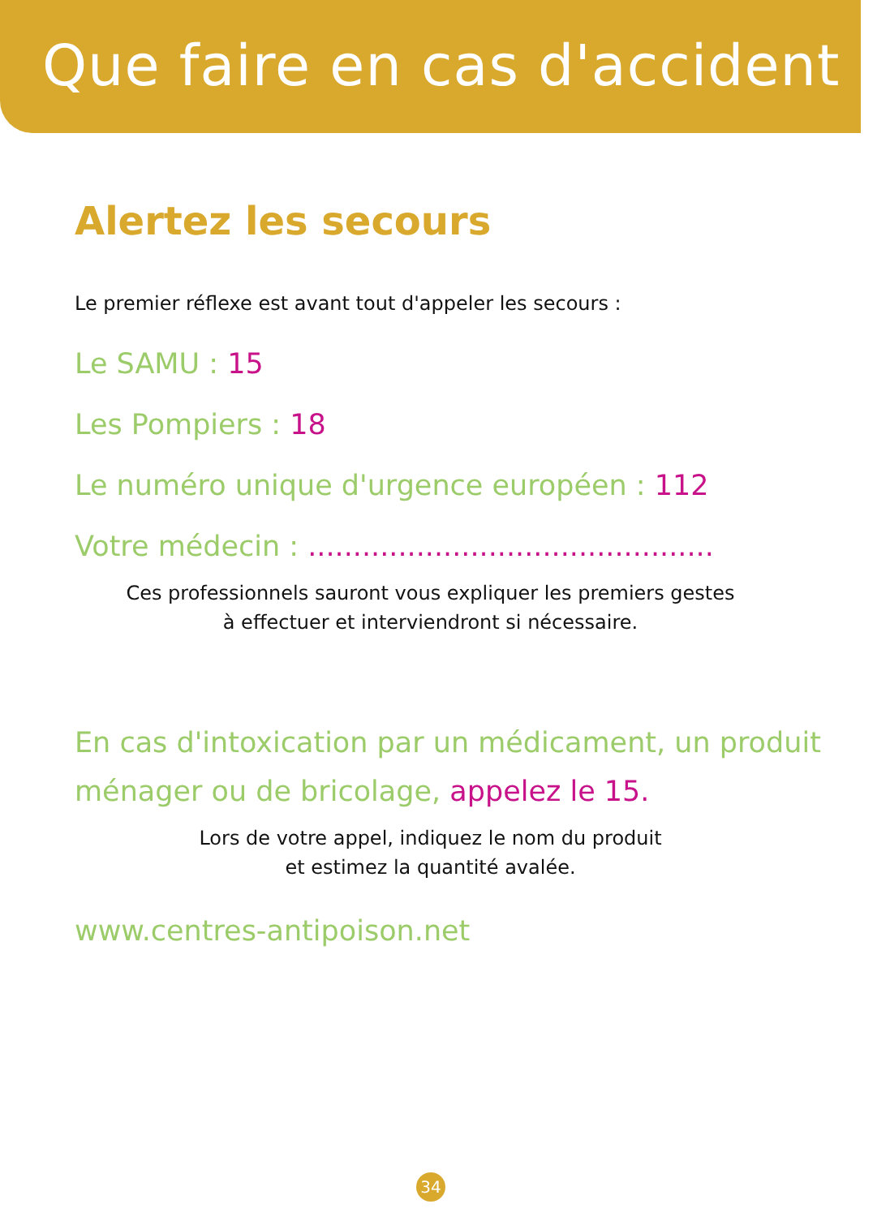Que faire en cas d'accident ?
Alertez les secours
Le premier réflexe est avant tout d'appeler les secours :
Le SAMU : 15
Les Pompiers : 18
Le numéro unique d'urgence européen : 112
Votre médecin : .............................................
Ces professionnels sauront vous expliquer les premiers gestes
à effectuer et interviendront si nécessaire.
En cas d'intoxication par un médicament, un produit
ménager ou de bricolage, appelez le 15.
Lors de votre appel, indiquez le nom du produit
et estimez la quantité avalée.
www.centres-antipoison.net
34